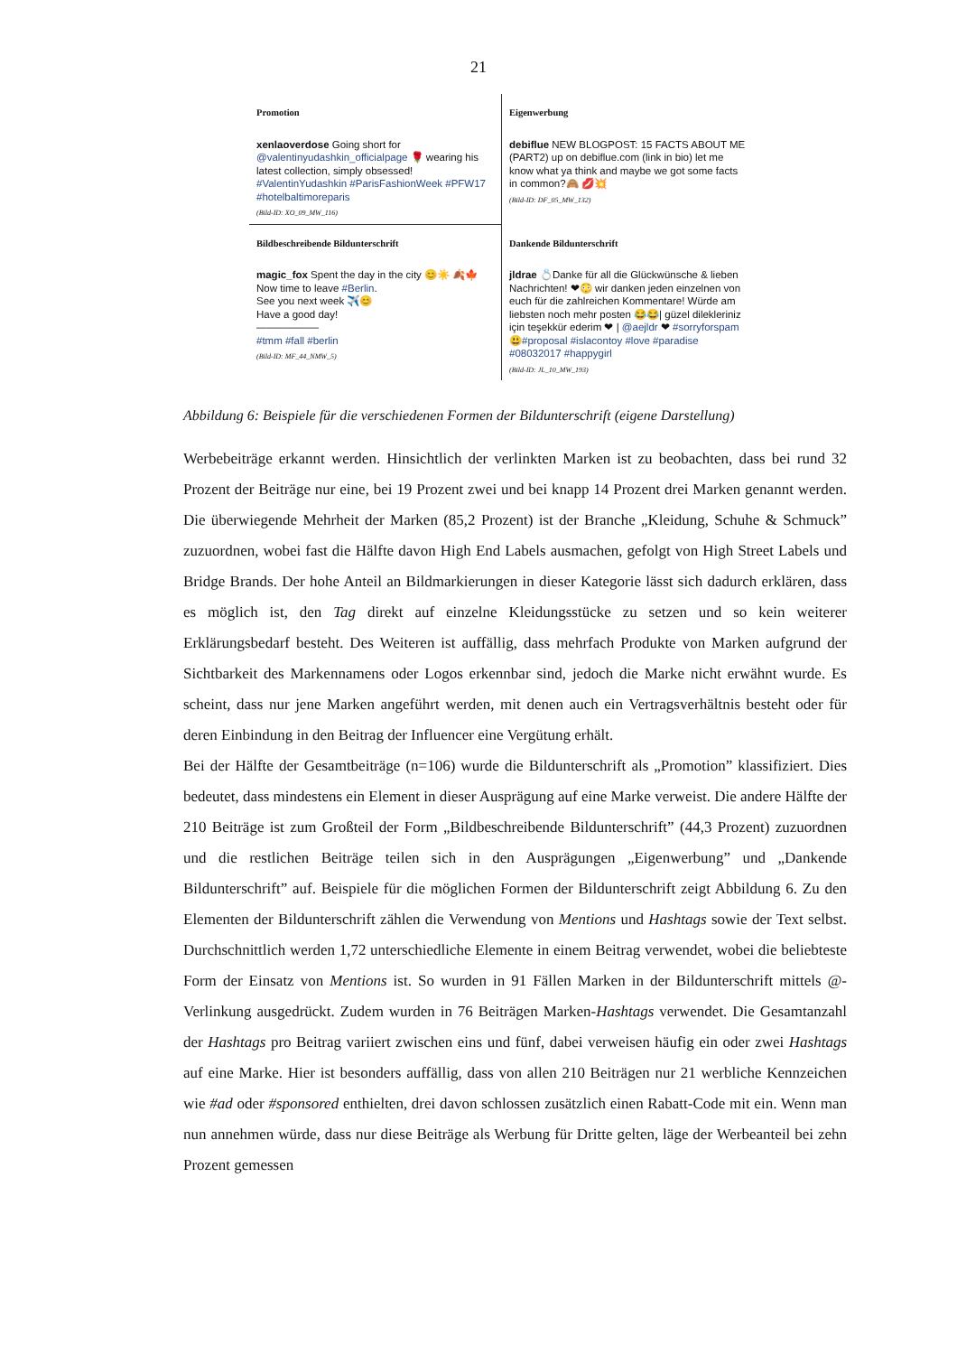21
Promotion
xenlaoverdose Going short for @valentinyudashkin_officialpage 🌹 wearing his latest collection, simply obsessed! #ValentinYudashkin #ParisFashionWeek #PFW17 #hotelbaltimoreparis
(Bild-ID: XO_09_MW_116)
Eigenwerbung
debiflue NEW BLOGPOST: 15 FACTS ABOUT ME (PART2) up on debiflue.com (link in bio) let me know what ya think and maybe we got some facts in common?🙈 💋💥
(Bild-ID: DF_05_MW_132)
Bildbeschreibende Bildunterschrift
magic_fox Spent the day in the city 😊☀️ 🍂🍁
Now time to leave #Berlin.
See you next week ✈️😊
Have a good day!
——————
#tmm #fall #berlin
(Bild-ID: MF_44_NMW_5)
Dankende Bildunterschrift
jldrae 💍Danke für all die Glückwünsche & lieben Nachrichten! ❤😳 wir danken jeden einzelnen von euch für die zahlreichen Kommentare! Würde am liebsten noch mehr posten 😂😂| güzel dilekleriniz için teşekkür ederim ❤ | @aejldr ❤ #sorryforspam😃#proposal #islacontoy #love #paradise #08032017 #happygirl
(Bild-ID: JL_10_MW_193)
Abbildung 6: Beispiele für die verschiedenen Formen der Bildunterschrift (eigene Darstellung)
Werbebeiträge erkannt werden. Hinsichtlich der verlinkten Marken ist zu beobachten, dass bei rund 32 Prozent der Beiträge nur eine, bei 19 Prozent zwei und bei knapp 14 Prozent drei Marken genannt werden. Die überwiegende Mehrheit der Marken (85,2 Prozent) ist der Branche „Kleidung, Schuhe & Schmuck” zuzuordnen, wobei fast die Hälfte davon High End Labels ausmachen, gefolgt von High Street Labels und Bridge Brands. Der hohe Anteil an Bildmarkierungen in dieser Kategorie lässt sich dadurch erklären, dass es möglich ist, den Tag direkt auf einzelne Kleidungsstücke zu setzen und so kein weiterer Erklärungsbedarf besteht. Des Weiteren ist auffällig, dass mehrfach Produkte von Marken aufgrund der Sichtbarkeit des Markennamens oder Logos erkennbar sind, jedoch die Marke nicht erwähnt wurde. Es scheint, dass nur jene Marken angeführt werden, mit denen auch ein Vertragsverhältnis besteht oder für deren Einbindung in den Beitrag der Influencer eine Vergütung erhält.
Bei der Hälfte der Gesamtbeiträge (n=106) wurde die Bildunterschrift als „Promotion” klassifiziert. Dies bedeutet, dass mindestens ein Element in dieser Ausprägung auf eine Marke verweist. Die andere Hälfte der 210 Beiträge ist zum Großteil der Form „Bildbeschreibende Bildunterschrift” (44,3 Prozent) zuzuordnen und die restlichen Beiträge teilen sich in den Ausprägungen „Eigenwerbung” und „Dankende Bildunterschrift” auf. Beispiele für die möglichen Formen der Bildunterschrift zeigt Abbildung 6. Zu den Elementen der Bildunterschrift zählen die Verwendung von Mentions und Hashtags sowie der Text selbst. Durchschnittlich werden 1,72 unterschiedliche Elemente in einem Beitrag verwendet, wobei die beliebteste Form der Einsatz von Mentions ist. So wurden in 91 Fällen Marken in der Bildunterschrift mittels @-Verlinkung ausgedrückt. Zudem wurden in 76 Beiträgen Marken-Hashtags verwendet. Die Gesamtanzahl der Hashtags pro Beitrag variiert zwischen eins und fünf, dabei verweisen häufig ein oder zwei Hashtags auf eine Marke. Hier ist besonders auffällig, dass von allen 210 Beiträgen nur 21 werbliche Kennzeichen wie #ad oder #sponsored enthielten, drei davon schlossen zusätzlich einen Rabatt-Code mit ein. Wenn man nun annehmen würde, dass nur diese Beiträge als Werbung für Dritte gelten, läge der Werbeanteil bei zehn Prozent gemessen